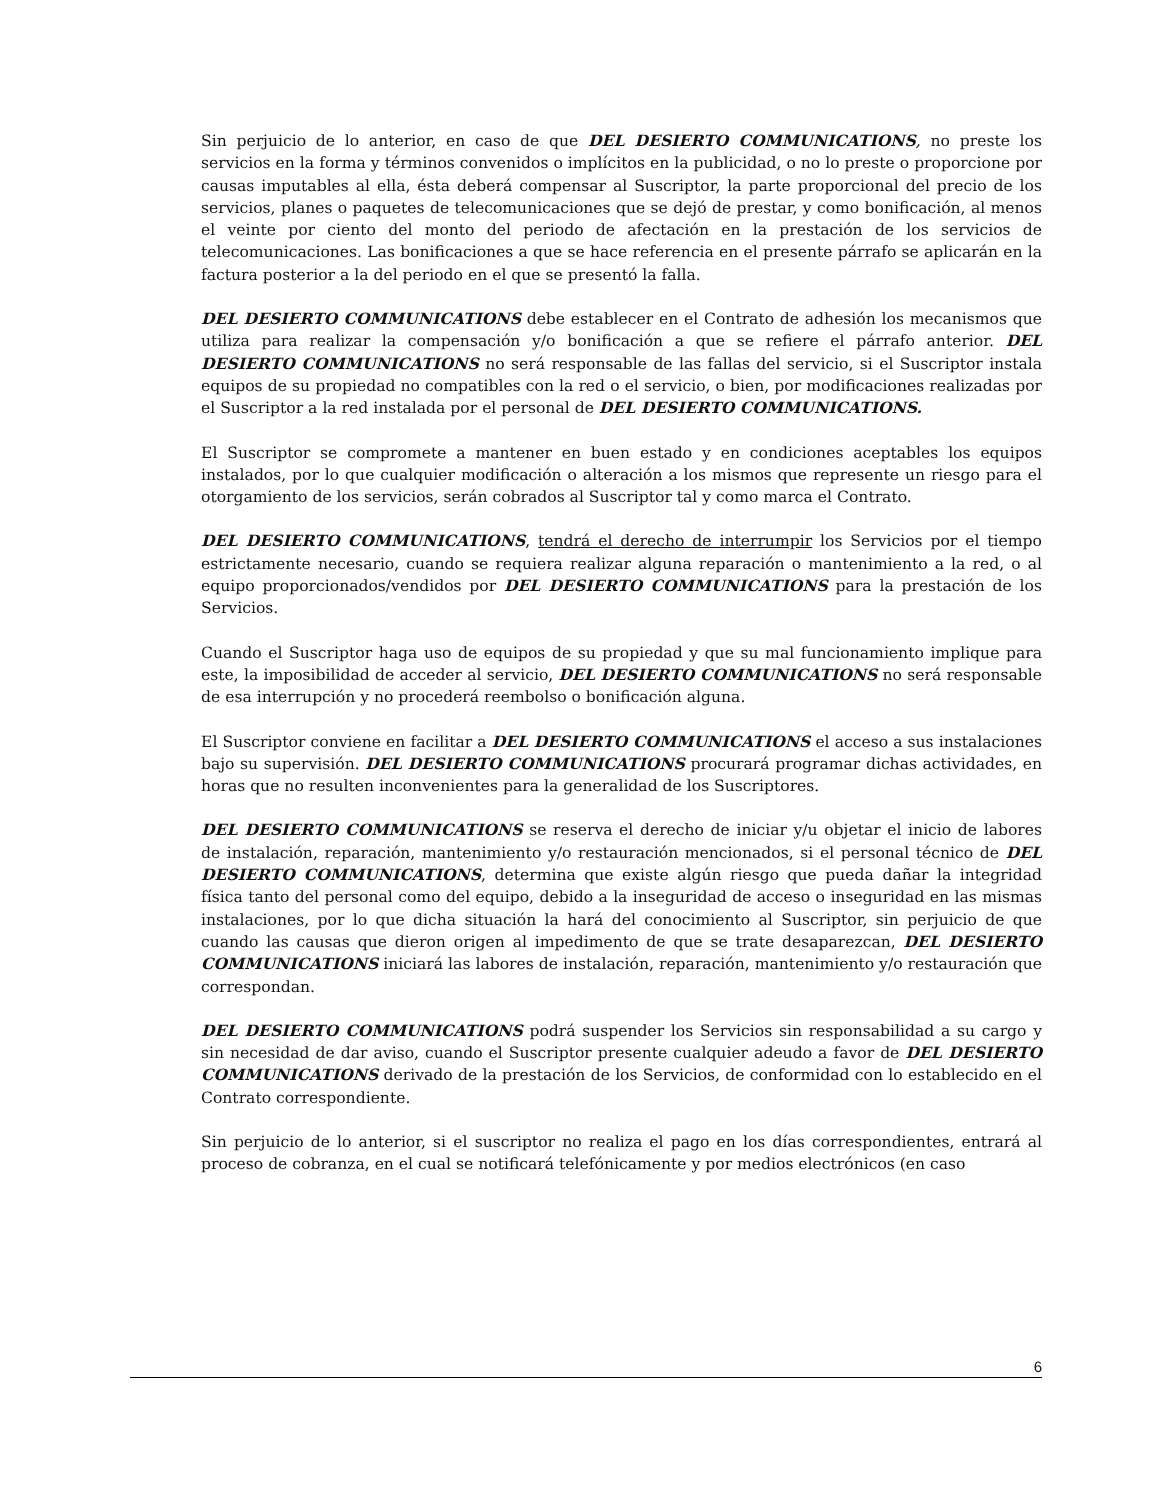Sin perjuicio de lo anterior, en caso de que DEL DESIERTO COMMUNICATIONS, no preste los servicios en la forma y términos convenidos o implícitos en la publicidad, o no lo preste o proporcione por causas imputables al ella, ésta deberá compensar al Suscriptor, la parte proporcional del precio de los servicios, planes o paquetes de telecomunicaciones que se dejó de prestar, y como bonificación, al menos el veinte por ciento del monto del periodo de afectación en la prestación de los servicios de telecomunicaciones. Las bonificaciones a que se hace referencia en el presente párrafo se aplicarán en la factura posterior a la del periodo en el que se presentó la falla.
DEL DESIERTO COMMUNICATIONS debe establecer en el Contrato de adhesión los mecanismos que utiliza para realizar la compensación y/o bonificación a que se refiere el párrafo anterior. DEL DESIERTO COMMUNICATIONS no será responsable de las fallas del servicio, si el Suscriptor instala equipos de su propiedad no compatibles con la red o el servicio, o bien, por modificaciones realizadas por el Suscriptor a la red instalada por el personal de DEL DESIERTO COMMUNICATIONS.
El Suscriptor se compromete a mantener en buen estado y en condiciones aceptables los equipos instalados, por lo que cualquier modificación o alteración a los mismos que represente un riesgo para el otorgamiento de los servicios, serán cobrados al Suscriptor tal y como marca el Contrato.
DEL DESIERTO COMMUNICATIONS, tendrá el derecho de interrumpir los Servicios por el tiempo estrictamente necesario, cuando se requiera realizar alguna reparación o mantenimiento a la red, o al equipo proporcionados/vendidos por DEL DESIERTO COMMUNICATIONS para la prestación de los Servicios.
Cuando el Suscriptor haga uso de equipos de su propiedad y que su mal funcionamiento implique para este, la imposibilidad de acceder al servicio, DEL DESIERTO COMMUNICATIONS no será responsable de esa interrupción y no procederá reembolso o bonificación alguna.
El Suscriptor conviene en facilitar a DEL DESIERTO COMMUNICATIONS el acceso a sus instalaciones bajo su supervisión. DEL DESIERTO COMMUNICATIONS procurará programar dichas actividades, en horas que no resulten inconvenientes para la generalidad de los Suscriptores.
DEL DESIERTO COMMUNICATIONS se reserva el derecho de iniciar y/u objetar el inicio de labores de instalación, reparación, mantenimiento y/o restauración mencionados, si el personal técnico de DEL DESIERTO COMMUNICATIONS, determina que existe algún riesgo que pueda dañar la integridad física tanto del personal como del equipo, debido a la inseguridad de acceso o inseguridad en las mismas instalaciones, por lo que dicha situación la hará del conocimiento al Suscriptor, sin perjuicio de que cuando las causas que dieron origen al impedimento de que se trate desaparezcan, DEL DESIERTO COMMUNICATIONS iniciará las labores de instalación, reparación, mantenimiento y/o restauración que correspondan.
DEL DESIERTO COMMUNICATIONS podrá suspender los Servicios sin responsabilidad a su cargo y sin necesidad de dar aviso, cuando el Suscriptor presente cualquier adeudo a favor de DEL DESIERTO COMMUNICATIONS derivado de la prestación de los Servicios, de conformidad con lo establecido en el Contrato correspondiente.
Sin perjuicio de lo anterior, si el suscriptor no realiza el pago en los días correspondientes, entrará al proceso de cobranza, en el cual se notificará telefónicamente y por medios electrónicos (en caso
6